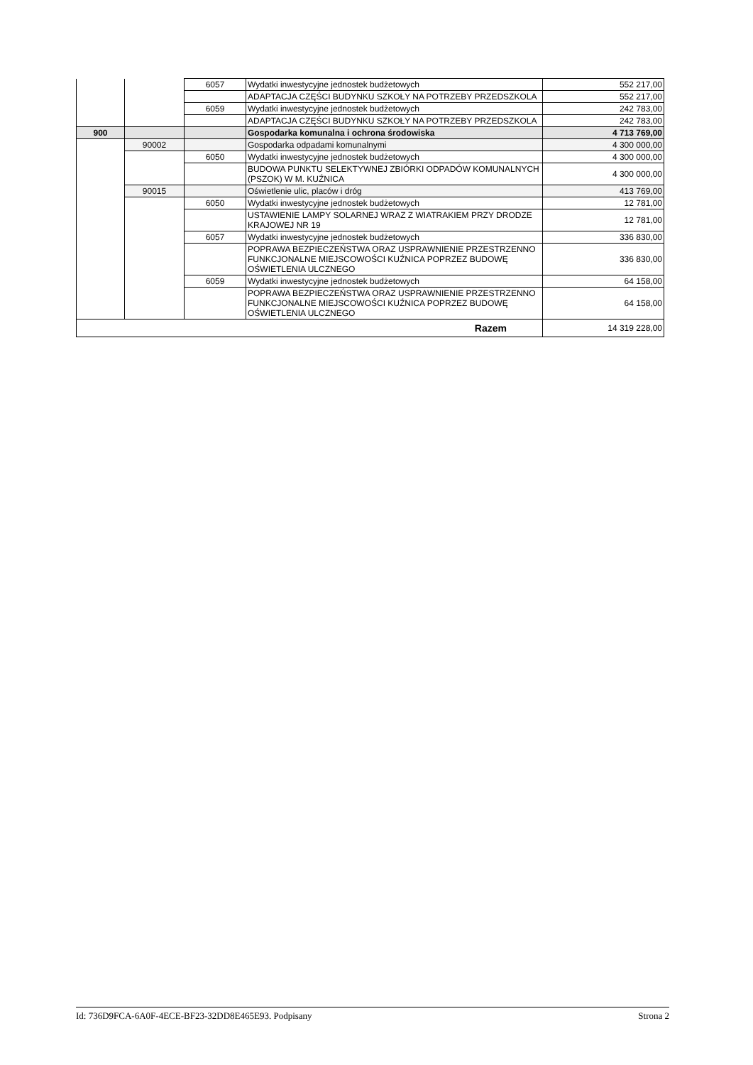| | | 6057 | Wydatki inwestycyjne jednostek budżetowych | 552 217,00 |
| | | | ADAPTACJA CZĘŚCI BUDYNKU SZKOŁY NA POTRZEBY PRZEDSZKOLA | 552 217,00 |
| | | 6059 | Wydatki inwestycyjne jednostek budżetowych | 242 783,00 |
| | | | ADAPTACJA CZĘŚCI BUDYNKU SZKOŁY NA POTRZEBY PRZEDSZKOLA | 242 783,00 |
| 900 | | | Gospodarka komunalna i ochrona środowiska | 4 713 769,00 |
| | 90002 | | Gospodarka odpadami komunalnymi | 4 300 000,00 |
| | | 6050 | Wydatki inwestycyjne jednostek budżetowych | 4 300 000,00 |
| | | | BUDOWA PUNKTU SELEKTYWNEJ ZBIÓRKI ODPADÓW KOMUNALNYCH (PSZOK) W M. KUŹNICA | 4 300 000,00 |
| | 90015 | | Oświetlenie ulic, placów i dróg | 413 769,00 |
| | | 6050 | Wydatki inwestycyjne jednostek budżetowych | 12 781,00 |
| | | | USTAWIENIE LAMPY SOLARNEJ WRAZ Z WIATRAKIEM PRZY DRODZE KRAJOWEJ NR 19 | 12 781,00 |
| | | 6057 | Wydatki inwestycyjne jednostek budżetowych | 336 830,00 |
| | | | POPRAWA BEZPIECZEŃSTWA ORAZ USPRAWNIENIE PRZESTRZENNO FUNKCJONALNE MIEJSCOWOŚCI KUŹNICA POPRZEZ BUDOWĘ OŚWIETLENIA ULCZNEGO | 336 830,00 |
| | | 6059 | Wydatki inwestycyjne jednostek budżetowych | 64 158,00 |
| | | | POPRAWA BEZPIECZEŃSTWA ORAZ USPRAWNIENIE PRZESTRZENNO FUNKCJONALNE MIEJSCOWOŚCI KUŹNICA POPRZEZ BUDOWĘ OŚWIETLENIA ULCZNEGO | 64 158,00 |
| Razem | | | | 14 319 228,00 |
Id: 736D9FCA-6A0F-4ECE-BF23-32DD8E465E93. Podpisany Strona 2